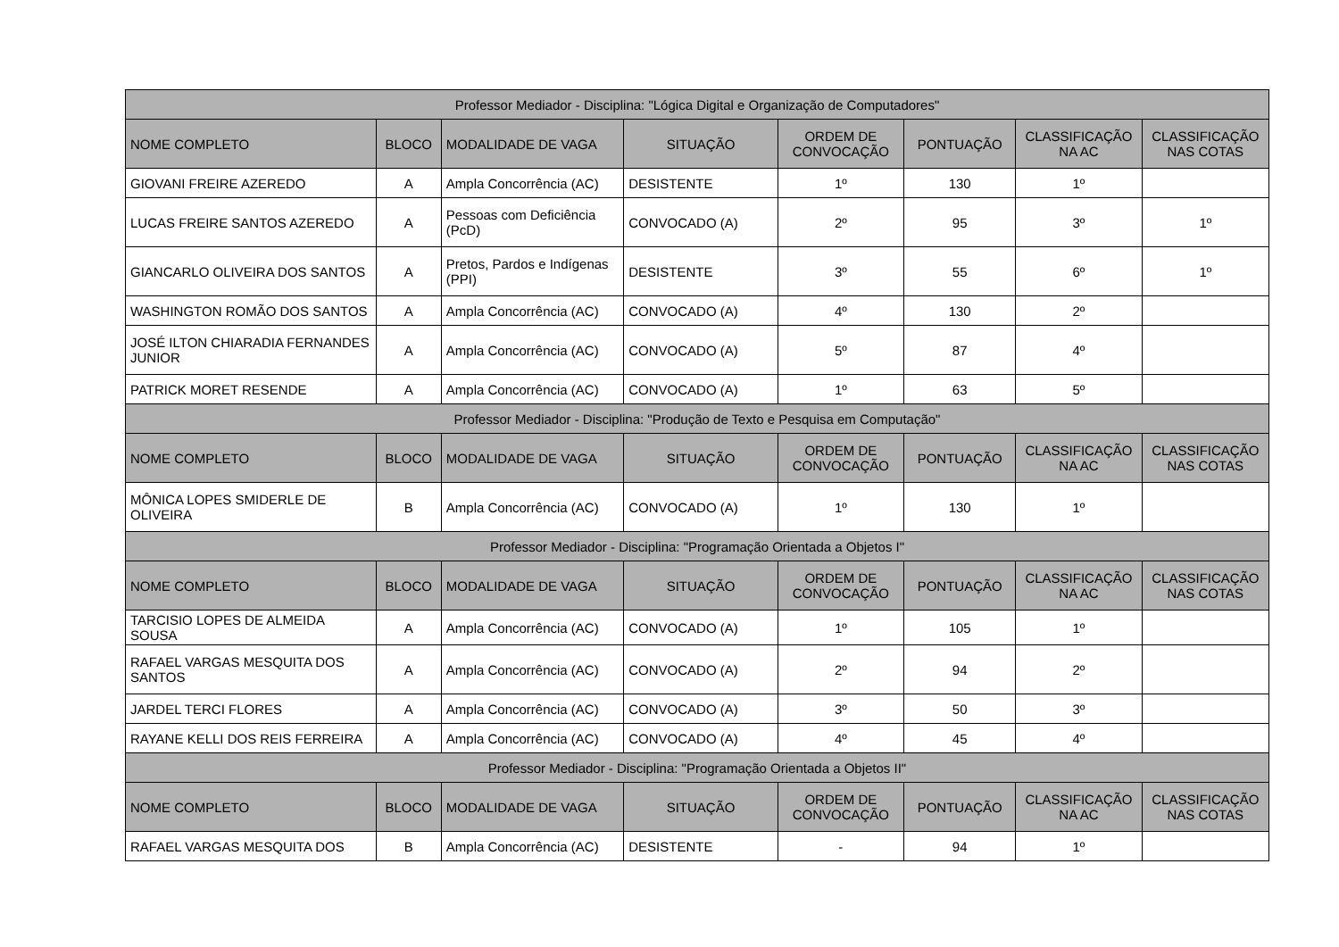| Professor Mediador - Disciplina: "Lógica Digital e Organização de Computadores" | | | | | | | |
| --- | --- | --- | --- | --- | --- | --- | --- |
| NOME COMPLETO | BLOCO | MODALIDADE DE VAGA | SITUAÇÃO | ORDEM DE CONVOCAÇÃO | PONTUAÇÃO | CLASSIFICAÇÃO NA AC | CLASSIFICAÇÃO NAS COTAS |
| GIOVANI FREIRE AZEREDO | A | Ampla Concorrência (AC) | DESISTENTE | 1º | 130 | 1º | |
| LUCAS FREIRE SANTOS AZEREDO | A | Pessoas com Deficiência (PcD) | CONVOCADO (A) | 2º | 95 | 3º | 1º |
| GIANCARLO OLIVEIRA DOS SANTOS | A | Pretos, Pardos e Indígenas (PPI) | DESISTENTE | 3º | 55 | 6º | 1º |
| WASHINGTON ROMÃO DOS SANTOS | A | Ampla Concorrência (AC) | CONVOCADO (A) | 4º | 130 | 2º | |
| JOSÉ ILTON CHIARADIA FERNANDES JUNIOR | A | Ampla Concorrência (AC) | CONVOCADO (A) | 5º | 87 | 4º | |
| PATRICK MORET RESENDE | A | Ampla Concorrência (AC) | CONVOCADO (A) | 1º | 63 | 5º | |
| Professor Mediador - Disciplina: "Produção de Texto e Pesquisa em Computação" | | | | | | | |
| NOME COMPLETO | BLOCO | MODALIDADE DE VAGA | SITUAÇÃO | ORDEM DE CONVOCAÇÃO | PONTUAÇÃO | CLASSIFICAÇÃO NA AC | CLASSIFICAÇÃO NAS COTAS |
| MÔNICA LOPES SMIDERLE DE OLIVEIRA | B | Ampla Concorrência (AC) | CONVOCADO (A) | 1º | 130 | 1º | |
| Professor Mediador - Disciplina: "Programação Orientada a Objetos I" | | | | | | | |
| NOME COMPLETO | BLOCO | MODALIDADE DE VAGA | SITUAÇÃO | ORDEM DE CONVOCAÇÃO | PONTUAÇÃO | CLASSIFICAÇÃO NA AC | CLASSIFICAÇÃO NAS COTAS |
| TARCISIO LOPES DE ALMEIDA SOUSA | A | Ampla Concorrência (AC) | CONVOCADO (A) | 1º | 105 | 1º | |
| RAFAEL VARGAS MESQUITA DOS SANTOS | A | Ampla Concorrência (AC) | CONVOCADO (A) | 2º | 94 | 2º | |
| JARDEL TERCI FLORES | A | Ampla Concorrência (AC) | CONVOCADO (A) | 3º | 50 | 3º | |
| RAYANE KELLI DOS REIS FERREIRA | A | Ampla Concorrência (AC) | CONVOCADO (A) | 4º | 45 | 4º | |
| Professor Mediador - Disciplina: "Programação Orientada a Objetos II" | | | | | | | |
| NOME COMPLETO | BLOCO | MODALIDADE DE VAGA | SITUAÇÃO | ORDEM DE CONVOCAÇÃO | PONTUAÇÃO | CLASSIFICAÇÃO NA AC | CLASSIFICAÇÃO NAS COTAS |
| RAFAEL VARGAS MESQUITA DOS | B | Ampla Concorrência (AC) | DESISTENTE | - | 94 | 1º | |